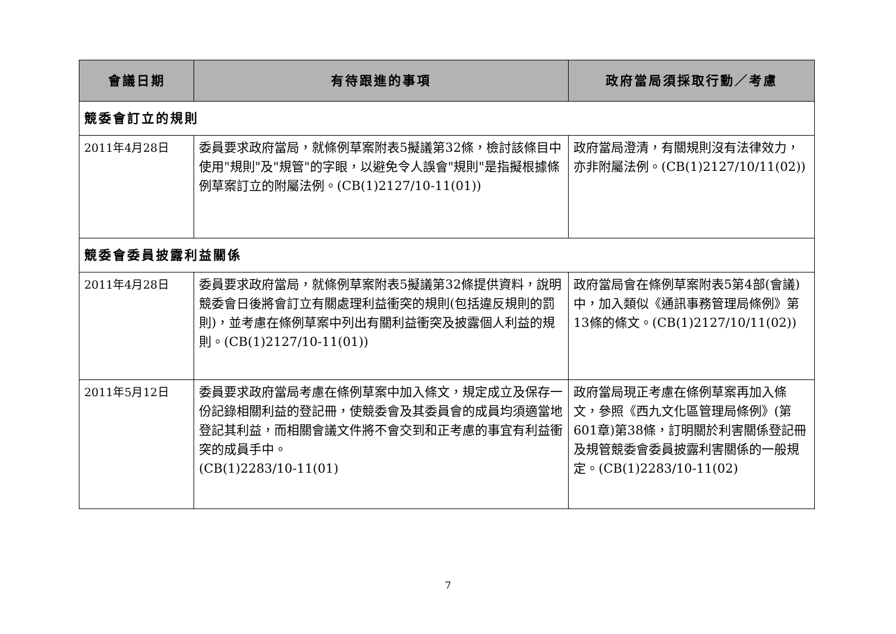| 會議日期 | 有待跟進的事項 | 政府當局須採取行動／考慮 |
| --- | --- | --- |
| 競委會訂立的規則 | | |
| 2011年4月28日 | 委員要求政府當局，就條例草案附表5擬議第32條，檢討該條目中使用"規則"及"規管"的字眼，以避免令人誤會"規則"是指擬根據條例草案訂立的附屬法例。(CB(1)2127/10-11(01)) | 政府當局澄清，有關規則沒有法律效力，亦非附屬法例。(CB(1)2127/10/11(02)) |
| 競委會委員披露利益關係 | | |
| 2011年4月28日 | 委員要求政府當局，就條例草案附表5擬議第32條提供資料，說明競委會日後將會訂立有關處理利益衝突的規則(包括違反規則的罰則)，並考慮在條例草案中列出有關利益衝突及披露個人利益的規則。(CB(1)2127/10-11(01)) | 政府當局會在條例草案附表5第4部(會議)中，加入類似《通訊事務管理局條例》第13條的條文。(CB(1)2127/10/11(02)) |
| 2011年5月12日 | 委員要求政府當局考慮在條例草案中加入條文，規定成立及保存一份記錄相關利益的登記冊，使競委會及其委員會的成員均須適當地登記其利益，而相關會議文件將不會交到和正考慮的事宜有利益衝突的成員手中。 (CB(1)2283/10-11(01) | 政府當局現正考慮在條例草案再加入條文，參照《西九文化區管理局條例》(第601章)第38條，訂明關於利害關係登記冊及規管競委會委員披露利害關係的一般規定。(CB(1)2283/10-11(02) |
7